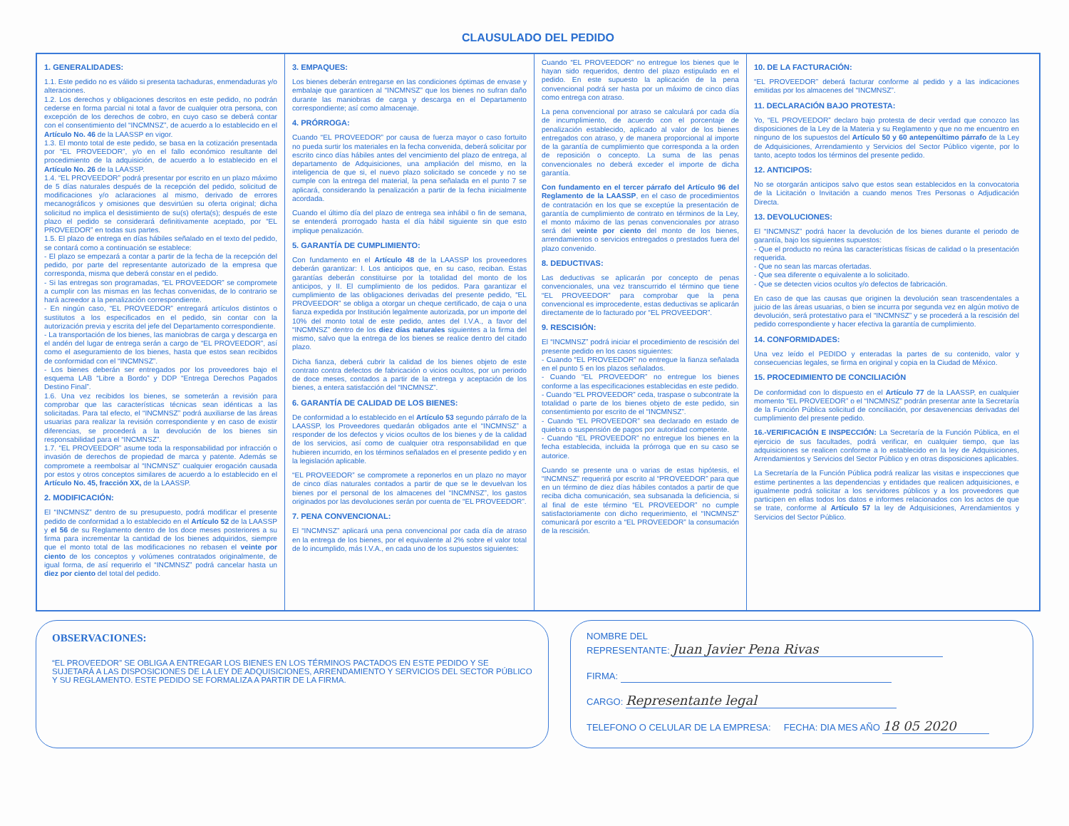CLAUSULADO DEL PEDIDO
1. GENERALIDADES:
1.1. Este pedido no es válido si presenta tachaduras, enmendaduras y/o alteraciones.
1.2. Los derechos y obligaciones descritos en este pedido, no podrán cederse en forma parcial ni total a favor de cualquier otra persona, con excepción de los derechos de cobro, en cuyo caso se deberá contar con el consentimiento del “INCMNSZ”, de acuerdo a lo establecido en el Artículo No. 46 de la LAASSP en vigor.
1.3. El monto total de este pedido, se basa en la cotización presentada por “EL PROVEEDOR”, y/o en el fallo económico resultante del procedimiento de la adquisición, de acuerdo a lo establecido en el Artículo No. 26 de la LAASSP.
1.4. “EL PROVEEDOR” podrá presentar por escrito en un plazo máximo de 5 días naturales después de la recepción del pedido, solicitud de modificaciones y/o aclaraciones al mismo, derivado de errores mecanográficos y omisiones que desvirtúen su oferta original; dicha solicitud no implica el desistimiento de su(s) oferta(s); después de este plazo el pedido se considerará definitivamente aceptado, por “EL PROVEEDOR” en todas sus partes.
1.5. El plazo de entrega en días hábiles señalado en el texto del pedido, se contará como a continuación se establece:
- El plazo se empezará a contar a partir de la fecha de la recepción del pedido, por parte del representante autorizado de la empresa que corresponda, misma que deberá constar en el pedido.
- Si las entregas son programadas, “EL PROVEEDOR” se compromete a cumplir con las mismas en las fechas convenidas, de lo contrario se hará acreedor a la penalización correspondiente.
- En ningún caso, “EL PROVEEDOR” entregará artículos distintos o sustitutos a los especificados en el pedido, sin contar con la autorización previa y escrita del jefe del Departamento correspondiente.
- La transportación de los bienes, las maniobras de carga y descarga en el andén del lugar de entrega serán a cargo de “EL PROVEEDOR”, así como el aseguramiento de los bienes, hasta que estos sean recibidos de conformidad con el “INCMNSZ”.
- Los bienes deberán ser entregados por los proveedores bajo el esquema LAB “Libre a Bordo” y DDP “Entrega Derechos Pagados Destino Final”.
1.6. Una vez recibidos los bienes, se someterán a revisión para comprobar que las características técnicas sean idénticas a las solicitadas. Para tal efecto, el “INCMNSZ” podrá auxiliarse de las áreas usuarias para realizar la revisión correspondiente y en caso de existir diferencias, se procederá a la devolución de los bienes sin responsabilidad para el “INCMNSZ”.
1.7. “EL PROVEEDOR” asume toda la responsabilidad por infracción o invasión de derechos de propiedad de marca y patente. Además se compromete a reembolsar al “INCMNSZ” cualquier erogación causada por estos y otros conceptos similares de acuerdo a lo establecido en el Artículo No. 45, fracción XX, de la LAASSP.
2. MODIFICACIÓN:
El “INCMNSZ” dentro de su presupuesto, podrá modificar el presente pedido de conformidad a lo establecido en el Artículo 52 de la LAASSP y el 56 de su Reglamento dentro de los doce meses posteriores a su firma para incrementar la cantidad de los bienes adquiridos, siempre que el monto total de las modificaciones no rebasen el veinte por ciento de los conceptos y volúmenes contratados originalmente, de igual forma, de así requerirlo el “INCMNSZ” podrá cancelar hasta un diez por ciento del total del pedido.
3. EMPAQUES:
Los bienes deberán entregarse en las condiciones óptimas de envase y embalaje que garanticen al “INCMNSZ” que los bienes no sufran daño durante las maniobras de carga y descarga en el Departamento correspondiente; así como almacenaje.
4. PRÓRROGA:
Cuando “EL PROVEEDOR” por causa de fuerza mayor o caso fortuito no pueda surtir los materiales en la fecha convenida, deberá solicitar por escrito cinco días hábiles antes del vencimiento del plazo de entrega, al departamento de Adquisiciones, una ampliación del mismo, en la inteligencia de que si, el nuevo plazo solicitado se concede y no se cumple con la entrega del material, la pena señalada en el punto 7 se aplicará, considerando la penalización a partir de la fecha inicialmente acordada.
Cuando el último día del plazo de entrega sea inhábil o fin de semana, se entenderá prorrogado hasta el día hábil siguiente sin que esto implique penalización.
5. GARANTÍA DE CUMPLIMIENTO:
Con fundamento en el Artículo 48 de la LAASSP los proveedores deberán garantizar: I. Los anticipos que, en su caso, reciban. Estas garantías deberán constituirse por la totalidad del monto de los anticipos, y II. El cumplimiento de los pedidos. Para garantizar el cumplimiento de las obligaciones derivadas del presente pedido, “EL PROVEEDOR” se obliga a otorgar un cheque certificado, de caja o una fianza expedida por Institución legalmente autorizada, por un importe del 10% del monto total de este pedido, antes del I.V.A., a favor del “INCMNSZ” dentro de los diez días naturales siguientes a la firma del mismo, salvo que la entrega de los bienes se realice dentro del citado plazo.
Dicha fianza, deberá cubrir la calidad de los bienes objeto de este contrato contra defectos de fabricación o vicios ocultos, por un periodo de doce meses, contados a partir de la entrega y aceptación de los bienes, a entera satisfacción del “INCMNSZ”.
6. GARANTÍA DE CALIDAD DE LOS BIENES:
De conformidad a lo establecido en el Artículo 53 segundo párrafo de la LAASSP, los Proveedores quedarán obligados ante el “INCMNSZ” a responder de los defectos y vicios ocultos de los bienes y de la calidad de los servicios, así como de cualquier otra responsabilidad en que hubieren incurrido, en los términos señalados en el presente pedido y en la legislación aplicable.
“EL PROVEEDOR” se compromete a reponerlos en un plazo no mayor de cinco días naturales contados a partir de que se le devuelvan los bienes por el personal de los almacenes del “INCMNSZ”, los gastos originados por las devoluciones serán por cuenta de “EL PROVEEDOR”.
7. PENA CONVENCIONAL:
El “INCMNSZ” aplicará una pena convencional por cada día de atraso en la entrega de los bienes, por el equivalente al 2% sobre el valor total de lo incumplido, más I.V.A., en cada uno de los supuestos siguientes:
Cuando “EL PROVEEDOR” no entregue los bienes que le hayan sido requeridos, dentro del plazo estipulado en el pedido. En este supuesto la aplicación de la pena convencional podrá ser hasta por un máximo de cinco días como entrega con atraso.
La pena convencional por atraso se calculará por cada día de incumplimiento, de acuerdo con el porcentaje de penalización establecido, aplicado al valor de los bienes entregados con atraso, y de manera proporcional al importe de la garantía de cumplimiento que corresponda a la orden de reposición o concepto. La suma de las penas convencionales no deberá exceder el importe de dicha garantía.
Con fundamento en el tercer párrafo del Artículo 96 del Reglamento de la LAASSP, en el caso de procedimientos de contratación en los que se exceptúe la presentación de garantía de cumplimiento de contrato en términos de la Ley, el monto máximo de las penas convencionales por atraso será del veinte por ciento del monto de los bienes, arrendamientos o servicios entregados o prestados fuera del plazo convenido.
8. DEDUCTIVAS:
Las deductivas se aplicarán por concepto de penas convencionales, una vez transcurrido el término que tiene “EL PROVEEDOR” para comprobar que la pena convencional es improcedente, estas deductivas se aplicarán directamente de lo facturado por “EL PROVEEDOR”.
9. RESCISIÓN:
El “INCMNSZ” podrá iniciar el procedimiento de rescisión del presente pedido en los casos siguientes:
- Cuando “EL PROVEEDOR” no entregue la fianza señalada en el punto 5 en los plazos señalados.
- Cuando “EL PROVEEDOR” no entregue los bienes conforme a las especificaciones establecidas en este pedido.
- Cuando “EL PROVEEDOR” ceda, traspase o subcontrate la totalidad o parte de los bienes objeto de este pedido, sin consentimiento por escrito de el “INCMNSZ”.
- Cuando “EL PROVEEDOR” sea declarado en estado de quiebra o suspensión de pagos por autoridad competente.
- Cuando “EL PROVEEDOR” no entregue los bienes en la fecha establecida, incluida la prórroga que en su caso se autorice.
Cuando se presente una o varias de estas hipótesis, el “INCMNSZ” requerirá por escrito al “PROVEEDOR” para que en un término de diez días hábiles contados a partir de que reciba dicha comunicación, sea subsanada la deficiencia, si al final de este término “EL PROVEEDOR” no cumple satisfactoriamente con dicho requerimiento, el “INCMNSZ” comunicará por escrito a “EL PROVEEDOR” la consumación de la rescisión.
10. DE LA FACTURACIÓN:
“EL PROVEEDOR” deberá facturar conforme al pedido y a las indicaciones emitidas por los almacenes del “INCMNSZ”.
11. DECLARACIÓN BAJO PROTESTA:
Yo, “EL PROVEEDOR” declaro bajo protesta de decir verdad que conozco las disposiciones de la Ley de la Materia y su Reglamento y que no me encuentro en ninguno de los supuestos del Artículo 50 y 60 antepenúltimo párrafo de la Ley de Adquisiciones, Arrendamiento y Servicios del Sector Público vigente, por lo tanto, acepto todos los términos del presente pedido.
12. ANTICIPOS:
No se otorgarán anticipos salvo que estos sean establecidos en la convocatoria de la Licitación o Invitación a cuando menos Tres Personas o Adjudicación Directa.
13. DEVOLUCIONES:
El “INCMNSZ” podrá hacer la devolución de los bienes durante el periodo de garantía, bajo los siguientes supuestos:
- Que el producto no reúna las características físicas de calidad o la presentación requerida.
- Que no sean las marcas ofertadas.
- Que sea diferente o equivalente a lo solicitado.
- Que se detecten vicios ocultos y/o defectos de fabricación.
En caso de que las causas que originen la devolución sean trascendentales a juicio de las áreas usuarias, o bien se incurra por segunda vez en algún motivo de devolución, será protestativo para el “INCMNSZ” y se procederá a la rescisión del pedido correspondiente y hacer efectiva la garantía de cumplimiento.
14. CONFORMIDADES:
Una vez leído el PEDIDO y enteradas la partes de su contenido, valor y consecuencias legales, se firma en original y copia en la Ciudad de México.
15. PROCEDIMIENTO DE CONCILIACIÓN
De conformidad con lo dispuesto en el Artículo 77 de la LAASSP, en cualquier momento “EL PROVEEDOR” o el “INCMNSZ” podrán presentar ante la Secretaría de la Función Pública solicitud de conciliación, por desavenencias derivadas del cumplimiento del presente pedido.
16.-VERIFICACIÓN E INSPECCIÓN: La Secretaría de la Función Pública, en el ejercicio de sus facultades, podrá verificar, en cualquier tiempo, que las adquisiciones se realicen conforme a lo establecido en la ley de Adquisiciones, Arrendamientos y Servicios del Sector Público y en otras disposiciones aplicables.
La Secretaría de la Función Pública podrá realizar las visitas e inspecciones que estime pertinentes a las dependencias y entidades que realicen adquisiciones, e igualmente podrá solicitar a los servidores públicos y a los proveedores que participen en ellas todos los datos e informes relacionados con los actos de que se trate, conforme al Artículo 57 la ley de Adquisiciones, Arrendamientos y Servicios del Sector Público.
OBSERVACIONES:
“EL PROVEEDOR” SE OBLIGA A ENTREGAR LOS BIENES EN LOS TÉRMINOS PACTADOS EN ESTE PEDIDO Y SE SUJETARÁ A LAS DISPOSICIONES DE LA LEY DE ADQUISICIONES, ARRENDAMIENTO Y SERVICIOS DEL SECTOR PÚBLICO Y SU REGLAMENTO. ESTE PEDIDO SE FORMALIZA A PARTIR DE LA FIRMA.
NOMBRE DEL
REPRESENTANTE: Juan Javier Pena Rivas
FIRMA:
CARGO: Representante legal
TELEFONO O CELULAR DE LA EMPRESA: FECHA: DIA MES AÑO 18 05 2020